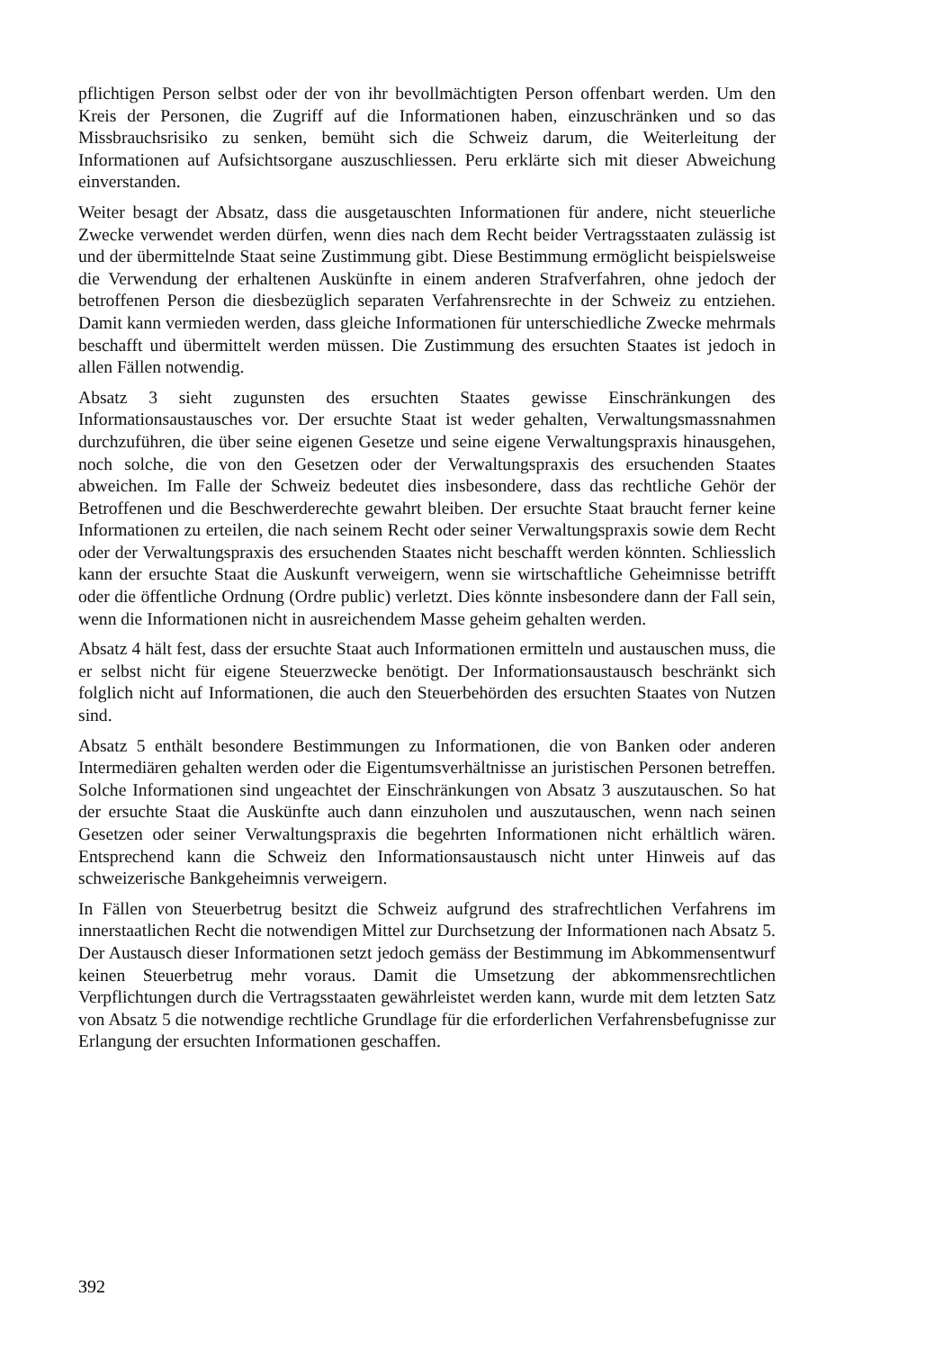pflichtigen Person selbst oder der von ihr bevollmächtigten Person offenbart werden. Um den Kreis der Personen, die Zugriff auf die Informationen haben, einzuschränken und so das Missbrauchsrisiko zu senken, bemüht sich die Schweiz darum, die Weiterleitung der Informationen auf Aufsichtsorgane auszuschliessen. Peru erklärte sich mit dieser Abweichung einverstanden.
Weiter besagt der Absatz, dass die ausgetauschten Informationen für andere, nicht steuerliche Zwecke verwendet werden dürfen, wenn dies nach dem Recht beider Vertragsstaaten zulässig ist und der übermittelnde Staat seine Zustimmung gibt. Diese Bestimmung ermöglicht beispielsweise die Verwendung der erhaltenen Auskünfte in einem anderen Strafverfahren, ohne jedoch der betroffenen Person die diesbezüglich separaten Verfahrensrechte in der Schweiz zu entziehen. Damit kann vermieden werden, dass gleiche Informationen für unterschiedliche Zwecke mehrmals beschafft und übermittelt werden müssen. Die Zustimmung des ersuchten Staates ist jedoch in allen Fällen notwendig.
Absatz 3 sieht zugunsten des ersuchten Staates gewisse Einschränkungen des Informationsaustausches vor. Der ersuchte Staat ist weder gehalten, Verwaltungsmassnahmen durchzuführen, die über seine eigenen Gesetze und seine eigene Verwaltungspraxis hinausgehen, noch solche, die von den Gesetzen oder der Verwaltungspraxis des ersuchenden Staates abweichen. Im Falle der Schweiz bedeutet dies insbesondere, dass das rechtliche Gehör der Betroffenen und die Beschwerderechte gewahrt bleiben. Der ersuchte Staat braucht ferner keine Informationen zu erteilen, die nach seinem Recht oder seiner Verwaltungspraxis sowie dem Recht oder der Verwaltungspraxis des ersuchenden Staates nicht beschafft werden könnten. Schliesslich kann der ersuchte Staat die Auskunft verweigern, wenn sie wirtschaftliche Geheimnisse betrifft oder die öffentliche Ordnung (Ordre public) verletzt. Dies könnte insbesondere dann der Fall sein, wenn die Informationen nicht in ausreichendem Masse geheim gehalten werden.
Absatz 4 hält fest, dass der ersuchte Staat auch Informationen ermitteln und austauschen muss, die er selbst nicht für eigene Steuerzwecke benötigt. Der Informationsaustausch beschränkt sich folglich nicht auf Informationen, die auch den Steuerbehörden des ersuchten Staates von Nutzen sind.
Absatz 5 enthält besondere Bestimmungen zu Informationen, die von Banken oder anderen Intermediären gehalten werden oder die Eigentumsverhältnisse an juristischen Personen betreffen. Solche Informationen sind ungeachtet der Einschränkungen von Absatz 3 auszutauschen. So hat der ersuchte Staat die Auskünfte auch dann einzuholen und auszutauschen, wenn nach seinen Gesetzen oder seiner Verwaltungspraxis die begehrten Informationen nicht erhältlich wären. Entsprechend kann die Schweiz den Informationsaustausch nicht unter Hinweis auf das schweizerische Bankgeheimnis verweigern.
In Fällen von Steuerbetrug besitzt die Schweiz aufgrund des strafrechtlichen Verfahrens im innerstaatlichen Recht die notwendigen Mittel zur Durchsetzung der Informationen nach Absatz 5. Der Austausch dieser Informationen setzt jedoch gemäss der Bestimmung im Abkommensentwurf keinen Steuerbetrug mehr voraus. Damit die Umsetzung der abkommensrechtlichen Verpflichtungen durch die Vertragsstaaten gewährleistet werden kann, wurde mit dem letzten Satz von Absatz 5 die notwendige rechtliche Grundlage für die erforderlichen Verfahrensbefugnisse zur Erlangung der ersuchten Informationen geschaffen.
392